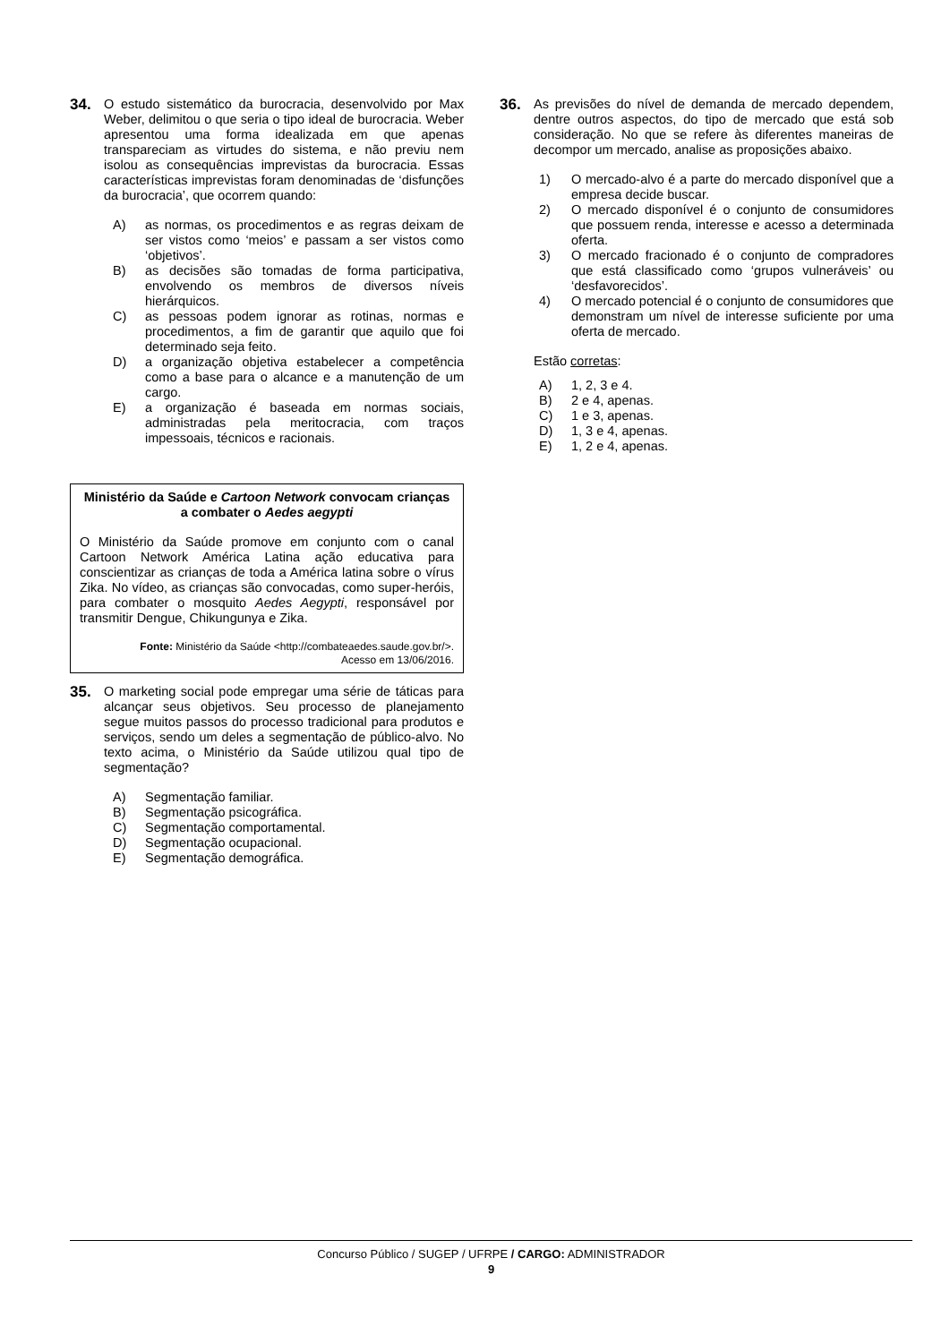34.
O estudo sistemático da burocracia, desenvolvido por Max Weber, delimitou o que seria o tipo ideal de burocracia. Weber apresentou uma forma idealizada em que apenas transpareciam as virtudes do sistema, e não previu nem isolou as consequências imprevistas da burocracia. Essas características imprevistas foram denominadas de ‘disfunções da burocracia’, que ocorrem quando:
A) as normas, os procedimentos e as regras deixam de ser vistos como ‘meios’ e passam a ser vistos como ‘objetivos’.
B) as decisões são tomadas de forma participativa, envolvendo os membros de diversos níveis hierárquicos.
C) as pessoas podem ignorar as rotinas, normas e procedimentos, a fim de garantir que aquilo que foi determinado seja feito.
D) a organização objetiva estabelecer a competência como a base para o alcance e a manutenção de um cargo.
E) a organização é baseada em normas sociais, administradas pela meritocracia, com traços impessoais, técnicos e racionais.
Ministério da Saúde e Cartoon Network convocam crianças a combater o Aedes aegypti
O Ministério da Saúde promove em conjunto com o canal Cartoon Network América Latina ação educativa para conscientizar as crianças de toda a América latina sobre o vírus Zika. No vídeo, as crianças são convocadas, como super-heróis, para combater o mosquito Aedes Aegypti, responsável por transmitir Dengue, Chikungunya e Zika.
Fonte: Ministério da Saúde <http://combateaedes.saude.gov.br/>.
Acesso em 13/06/2016.
35.
O marketing social pode empregar uma série de táticas para alcançar seus objetivos. Seu processo de planejamento segue muitos passos do processo tradicional para produtos e serviços, sendo um deles a segmentação de público-alvo. No texto acima, o Ministério da Saúde utilizou qual tipo de segmentação?
A) Segmentação familiar.
B) Segmentação psicográfica.
C) Segmentação comportamental.
D) Segmentação ocupacional.
E) Segmentação demográfica.
36.
As previsões do nível de demanda de mercado dependem, dentre outros aspectos, do tipo de mercado que está sob consideração. No que se refere às diferentes maneiras de decompor um mercado, analise as proposições abaixo.
1) O mercado-alvo é a parte do mercado disponível que a empresa decide buscar.
2) O mercado disponível é o conjunto de consumidores que possuem renda, interesse e acesso a determinada oferta.
3) O mercado fracionado é o conjunto de compradores que está classificado como ‘grupos vulneráveis’ ou ‘desfavorecidos’.
4) O mercado potencial é o conjunto de consumidores que demonstram um nível de interesse suficiente por uma oferta de mercado.
Estão corretas:
A) 1, 2, 3 e 4.
B) 2 e 4, apenas.
C) 1 e 3, apenas.
D) 1, 3 e 4, apenas.
E) 1, 2 e 4, apenas.
Concurso Público / SUGEP / UFRPE / CARGO: ADMINISTRADOR
9